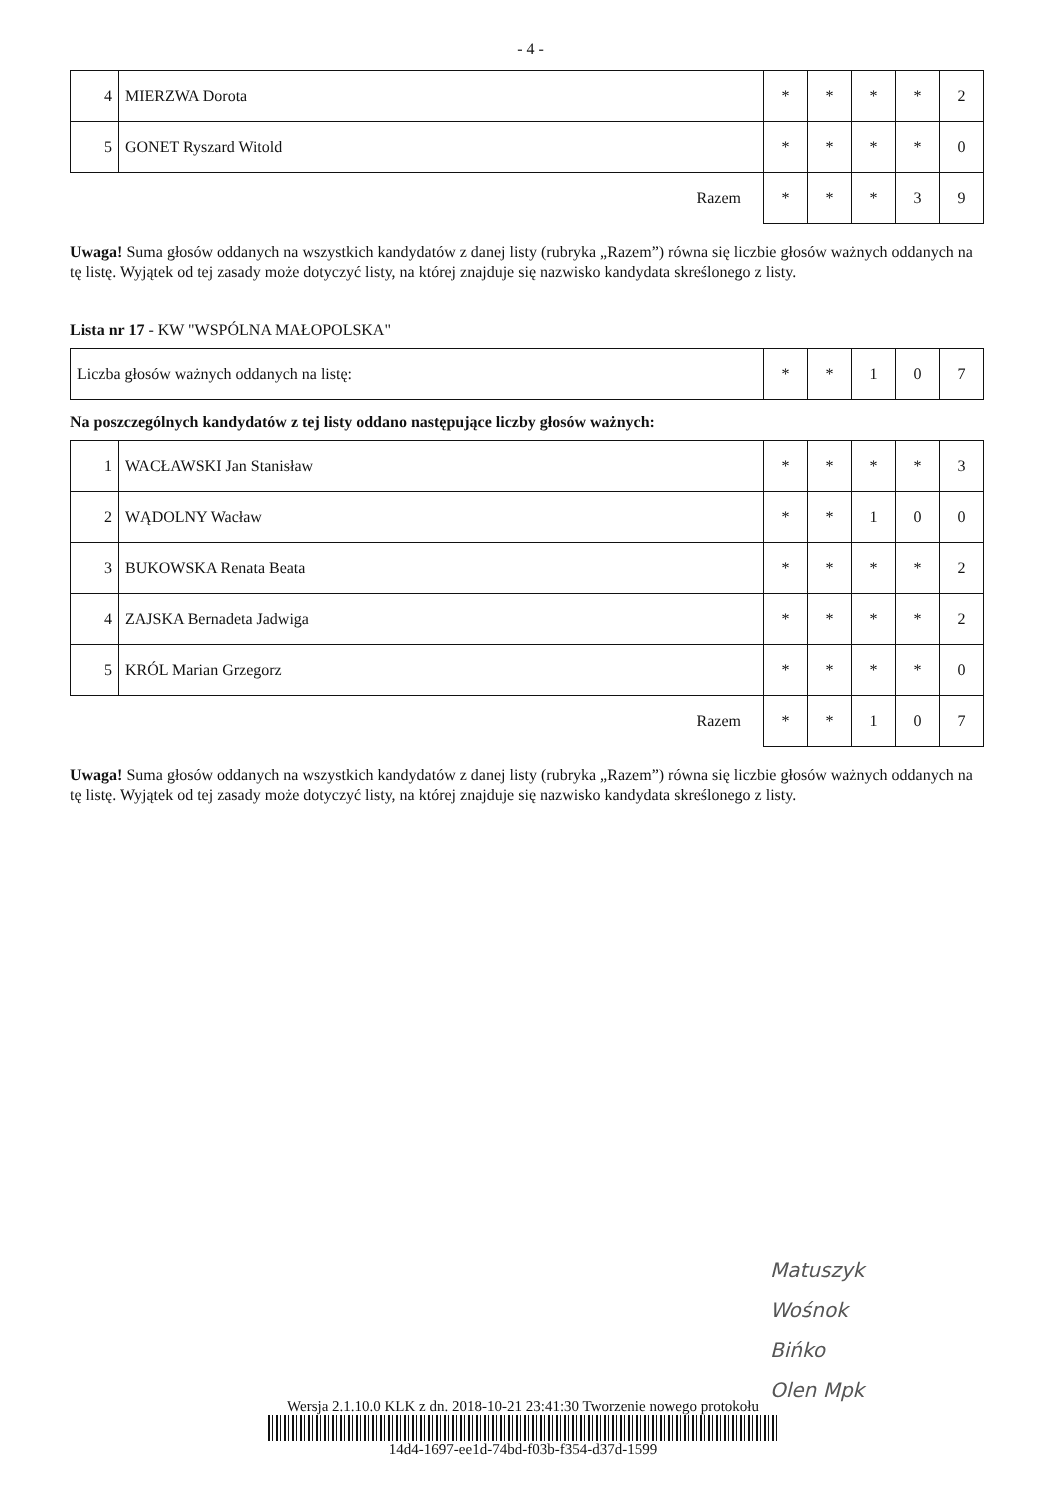- 4 -
| 4 | MIERZWA Dorota | * | * | * | * | 2 |
| 5 | GONET Ryszard Witold | * | * | * | * | 0 |
| Razem | | * | * | * | 3 | 9 |
Uwaga! Suma głosów oddanych na wszystkich kandydatów z danej listy (rubryka „Razem”) równa się liczbie głosów ważnych oddanych na tę listę. Wyjątek od tej zasady może dotyczyć listy, na której znajduje się nazwisko kandydata skreślonego z listy.
Lista nr 17 - KW "WSPÓLNA MAŁOPOLSKA"
| Liczba głosów ważnych oddanych na listę: | * | * | 1 | 0 | 7 |
Na poszczególnych kandydatów z tej listy oddano następujące liczby głosów ważnych:
| 1 | WACŁAWSKI Jan Stanisław | * | * | * | * | 3 |
| 2 | WĄDOLNY Wacław | * | * | 1 | 0 | 0 |
| 3 | BUKOWSKA Renata Beata | * | * | * | * | 2 |
| 4 | ZAJSKA Bernadeta Jadwiga | * | * | * | * | 2 |
| 5 | KRÓL Marian Grzegorz | * | * | * | * | 0 |
| Razem | | * | * | 1 | 0 | 7 |
Uwaga! Suma głosów oddanych na wszystkich kandydatów z danej listy (rubryka „Razem”) równa się liczbie głosów ważnych oddanych na tę listę. Wyjątek od tej zasady może dotyczyć listy, na której znajduje się nazwisko kandydata skreślonego z listy.
Matuszyk
Wośnok
Bińko
Olen Mpk
Wersja 2.1.10.0 KLK z dn. 2018-10-21 23:41:30 Tworzenie nowego protokołu
14d4-1697-ee1d-74bd-f03b-f354-d37d-1599